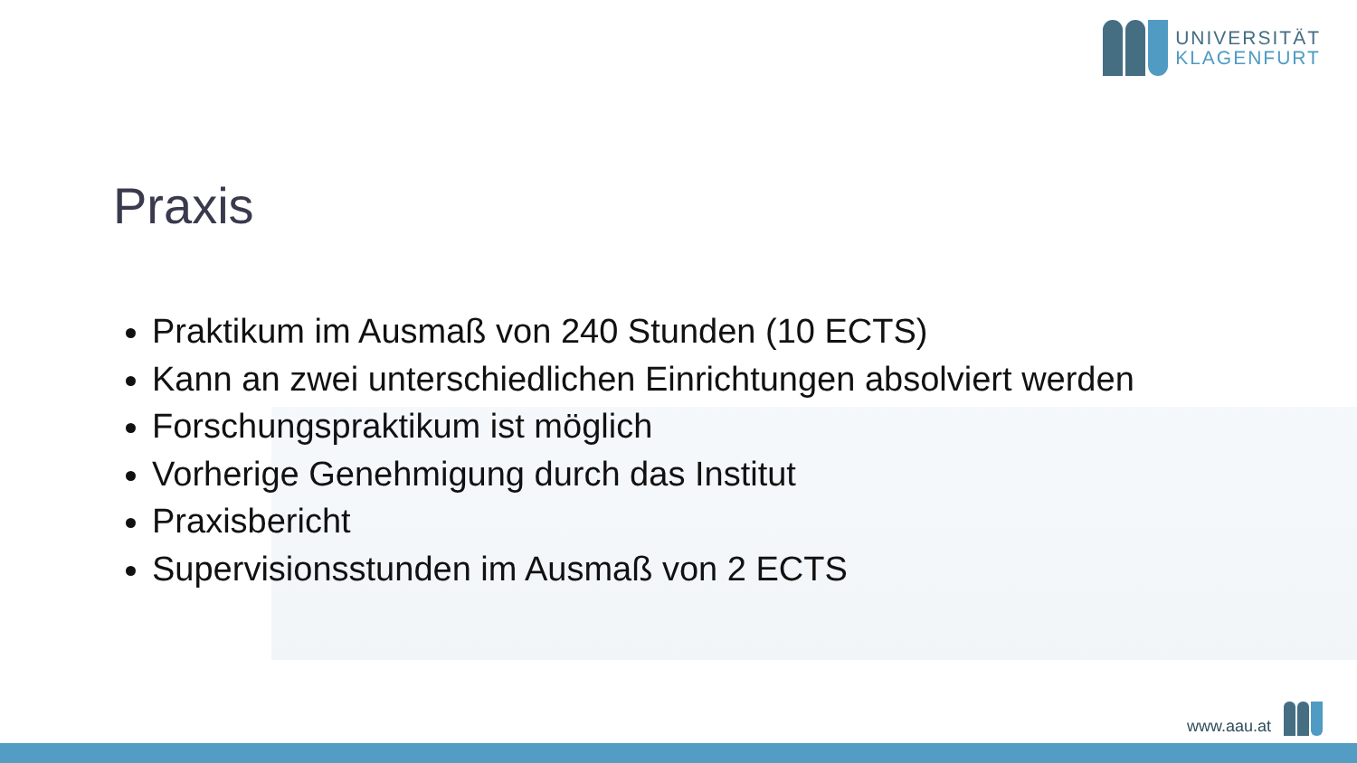UNIVERSITÄT
KLAGENFURT
Praxis
Praktikum im Ausmaß von 240 Stunden (10 ECTS)
Kann an zwei unterschiedlichen Einrichtungen absolviert werden
Forschungspraktikum ist möglich
Vorherige Genehmigung durch das Institut
Praxisbericht
Supervisionsstunden im Ausmaß von 2 ECTS
www.aau.at